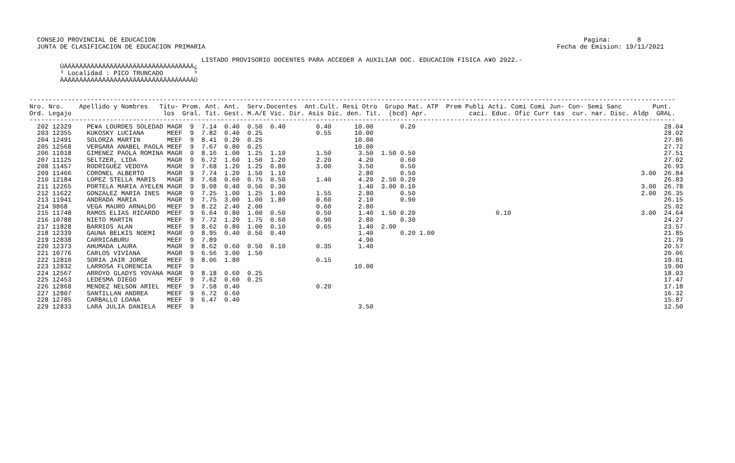CONSEJO PROVINCIAL DE EDUCACION                                                                                                                Pagina:       8
  JUNTA DE CLASIFICACION DE EDUCACION PRIMARIA                                                                                            Fecha de Emision: 19/11/2021

                                             LISTADO PROVISORIO DOCENTES PARA ACCEDER A AUXILIAR DOC. EDUCACION FISICA A¥O 2022.-
        ÚÄÄÄÄÄÄÄÄÄÄÄÄÄÄÄÄÄÄÄÄÄÄÄÄÄÄÄÄÄÄÄÄÄÄ¿
        ³ Localidad : PICO TRUNCADO        ³
        ÀÄÄÄÄÄÄÄÄÄÄÄÄÄÄÄÄÄÄÄÄÄÄÄÄÄÄÄÄÄÄÄÄÄÄÙ


-------------------------------------------------------------------------------------------------------------------------------------------------------------------------
Nro. Nro.    Apellido y Nombres   Titu- Prom. Ant. Ant.  Serv.Docentes  Ant.Cult. Resi Otro  Grupo Mat. ATP  Prem Publi Acti. Comi Comi Jun- Con- Semi Sanc        Punt.
Ord. Legajo                        los  Gral. Tit. Gest. M.A/E Vic. Dir. Asis Dic. den. Tit.  (bcd) Apr.           caci. Educ. Ofic Curr tas  cur. nar. Disc. Aldp  GRAL.
-------------------------------------------------------------------------------------------------------------------------------------------------------------------------
  202 12329    PE¥A LOURDES SOLEDAD MAGR  9  7.14  0.40  0.50  0.40        0.40      10.00       0.20                                                                 28.04
  203 12355    KUKOSKY LUCIANA      MEEF  9  7.82  0.40  0.25              0.55      10.00                                                                            28.02
  204 12491    SOLORZA MARTIN       MEEF  9  8.41  0.20  0.25                        10.00                                                                            27.86
  205 12568    VERGARA ANABEL PAOLA MEEF  9  7.67  0.80  0.25                        10.00                                                                            27.72
  206 11018    GIMENEZ PAOLA ROMINA MAGR  9  8.16  1.00  1.25  1.10        1.50       3.50  1.50 0.50                                                                 27.51
  207 11125    SELTZER, LIDA        MAGR  9  6.72  1.60  1.50  1.20        2.20       4.20       0.60                                                                 27.02
  208 11457    RODRIGUEZ VEDOYA     MAGR  9  7.68  1.20  1.25  0.80        3.00       3.50       0.50                                                                 26.93
  209 11466    CORONEL ALBERTO      MAGR  9  7.74  1.20  1.50  1.10                   2.80       0.50                                                           3.00  26.84
  210 12184    LOPEZ STELLA MARIS   MAGR  9  7.68  0.60  0.75  0.50        1.40       4.20  2.50 0.20                                                                 26.83
  211 12265    PORTELA MARIA AYELEN MAGR  9  9.08  0.40  0.50  0.30                   1.40  3.00 0.10                                                           3.00  26.78
  212 11622    GONZALEZ MARIA INES  MAGR  9  7.25  1.00  1.25  1.00        1.55       2.80       0.50                                                           2.00  26.35
  213 11941    ANDRADA MARIA        MAGR  9  7.75  3.00  1.00  1.80        0.60       2.10       0.90                                                                 26.15
  214 9868     VEGA MAURO ARNALDO   MEEF  9  8.22  2.40  2.00              0.60       2.80                                                                            25.02
  215 11748    RAMOS ELIAS RICARDO  MEEF  9  6.64  0.80  1.00  0.50        0.50       1.40  1.50 0.20                     0.10                                  3.00  24.64
  216 10788    NIETO MARTIN         MEEF  9  7.72  1.20  1.75  0.60        0.90       2.80       0.30                                                                 24.27
  217 11828    BARRIOS ALAN         MEEF  9  8.62  0.80  1.00  0.10        0.65       1.40  2.00                                                                      23.57
  218 12339    GAUNA BELKIS NOEMI   MAGR  9  8.95  0.40  0.50  0.40                   1.40       0.20 1.00                                                            21.85
  219 12838    CARRICABURU          MEEF  9  7.89                                     4.90                                                                            21.79
  220 12373    AHUMADA LAURA        MAGR  9  8.62  0.60  0.50  0.10        0.35       1.40                                                                            20.57
  221 10776    CARLOS VIVIANA       MAGR  9  6.56  3.00  1.50                                                                                                         20.06
  222 12810    SORIA JAIR JORGE     MEEF  9  8.06  1.80                    0.15                                                                                       19.01
  223 12832    LARROSA FLORENCIA    MEEF  9                                          10.00                                                                            19.00
  224 12567    ARROYO GLADYS YOVANA MAGR  9  8.18  0.60  0.25                                                                                                         18.03
  225 12453    LEDESMA DIEGO        MEEF  9  7.62  0.60  0.25                                                                                                         17.47
  226 12868    MENDEZ NELSON ARIEL  MEEF  9  7.58  0.40                    0.20                                                                                       17.18
  227 12807    SANTILLAN ANDREA     MEEF  9  6.72  0.60                                                                                                               16.32
  228 12785    CARBALLO LOANA       MEEF  9  6.47  0.40                                                                                                               15.87
  229 12833    LARA JULIA DANIELA   MEEF  9                                           3.50                                                                            12.50